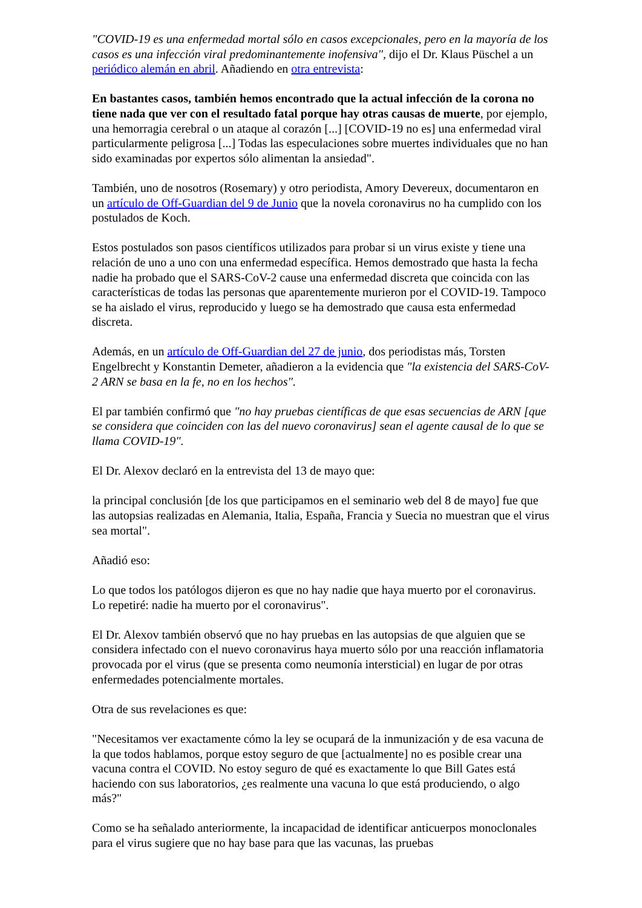"COVID-19 es una enfermedad mortal sólo en casos excepcionales, pero en la mayoría de los casos es una infección viral predominantemente inofensiva", dijo el Dr. Klaus Püschel a un periódico alemán en abril. Añadiendo en otra entrevista:
En bastantes casos, también hemos encontrado que la actual infección de la corona no tiene nada que ver con el resultado fatal porque hay otras causas de muerte, por ejemplo, una hemorragia cerebral o un ataque al corazón [...] [COVID-19 no es] una enfermedad viral particularmente peligrosa [...] Todas las especulaciones sobre muertes individuales que no han sido examinadas por expertos sólo alimentan la ansiedad".
También, uno de nosotros (Rosemary) y otro periodista, Amory Devereux, documentaron en un artículo de Off-Guardian del 9 de Junio que la novela coronavirus no ha cumplido con los postulados de Koch.
Estos postulados son pasos científicos utilizados para probar si un virus existe y tiene una relación de uno a uno con una enfermedad específica. Hemos demostrado que hasta la fecha nadie ha probado que el SARS-CoV-2 cause una enfermedad discreta que coincida con las características de todas las personas que aparentemente murieron por el COVID-19. Tampoco se ha aislado el virus, reproducido y luego se ha demostrado que causa esta enfermedad discreta.
Además, en un artículo de Off-Guardian del 27 de junio, dos periodistas más, Torsten Engelbrecht y Konstantin Demeter, añadieron a la evidencia que "la existencia del SARS-CoV-2 ARN se basa en la fe, no en los hechos".
El par también confirmó que "no hay pruebas científicas de que esas secuencias de ARN [que se considera que coinciden con las del nuevo coronavirus] sean el agente causal de lo que se llama COVID-19".
El Dr. Alexov declaró en la entrevista del 13 de mayo que:
la principal conclusión [de los que participamos en el seminario web del 8 de mayo] fue que las autopsias realizadas en Alemania, Italia, España, Francia y Suecia no muestran que el virus sea mortal".
Añadió eso:
Lo que todos los patólogos dijeron es que no hay nadie que haya muerto por el coronavirus. Lo repetiré: nadie ha muerto por el coronavirus".
El Dr. Alexov también observó que no hay pruebas en las autopsias de que alguien que se considera infectado con el nuevo coronavirus haya muerto sólo por una reacción inflamatoria provocada por el virus (que se presenta como neumonía intersticial) en lugar de por otras enfermedades potencialmente mortales.
Otra de sus revelaciones es que:
"Necesitamos ver exactamente cómo la ley se ocupará de la inmunización y de esa vacuna de la que todos hablamos, porque estoy seguro de que [actualmente] no es posible crear una vacuna contra el COVID. No estoy seguro de qué es exactamente lo que Bill Gates está haciendo con sus laboratorios, ¿es realmente una vacuna lo que está produciendo, o algo más?"
Como se ha señalado anteriormente, la incapacidad de identificar anticuerpos monoclonales para el virus sugiere que no hay base para que las vacunas, las pruebas